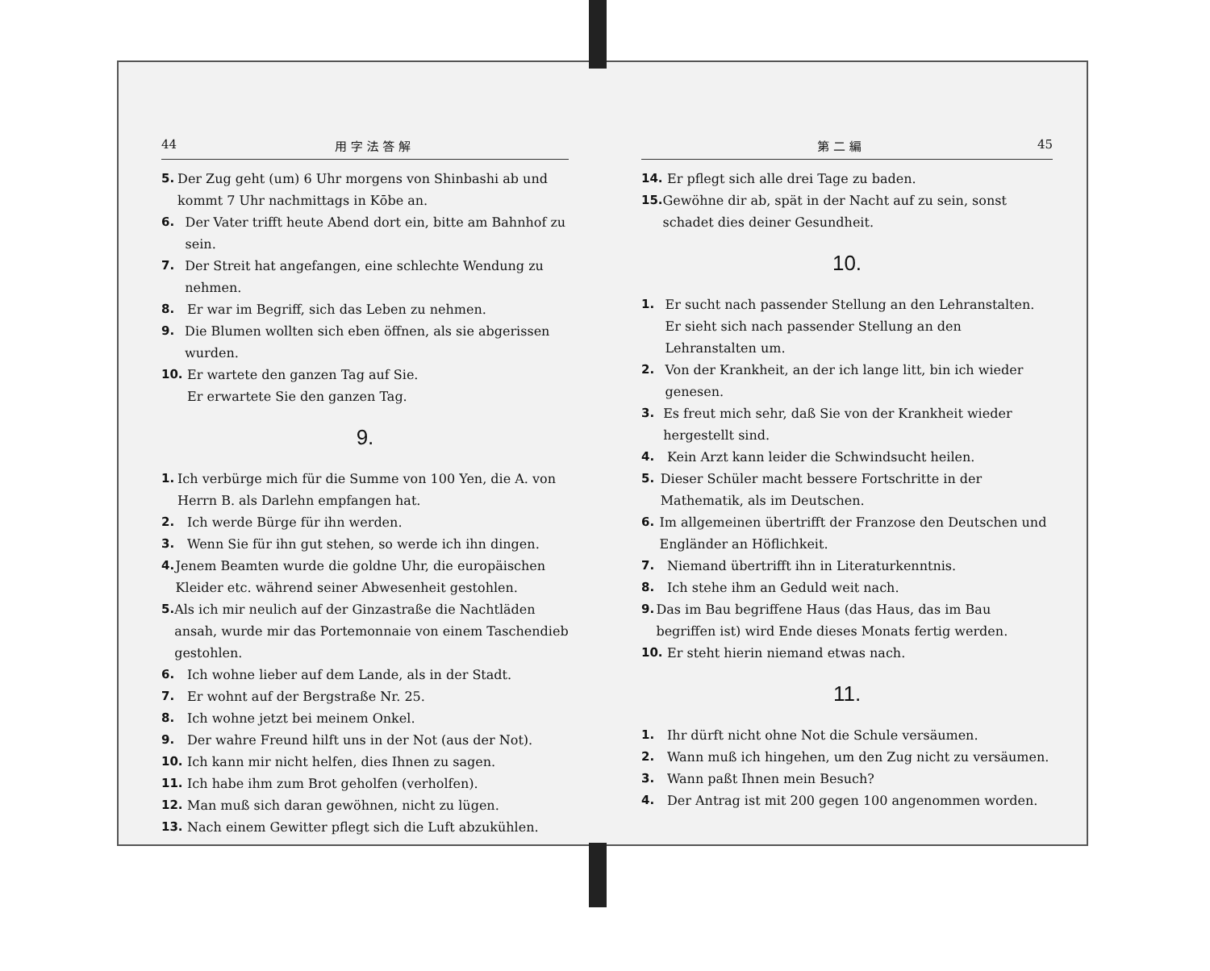44 用 字 法 答 解
5. Der Zug geht (um) 6 Uhr morgens von Shinbashi ab und kommt 7 Uhr nachmittags in Kōbe an.
6. Der Vater trifft heute Abend dort ein, bitte am Bahnhof zu sein.
7. Der Streit hat angefangen, eine schlechte Wendung zu nehmen.
8. Er war im Begriff, sich das Leben zu nehmen.
9. Die Blumen wollten sich eben öffnen, als sie abgerissen wurden.
10. Er wartete den ganzen Tag auf Sie.
Er erwartete Sie den ganzen Tag.
9.
1. Ich verbürge mich für die Summe von 100 Yen, die A. von Herrn B. als Darlehn empfangen hat.
2. Ich werde Bürge für ihn werden.
3. Wenn Sie für ihn gut stehen, so werde ich ihn dingen.
4. Jenem Beamten wurde die goldne Uhr, die europäischen Kleider etc. während seiner Abwesenheit gestohlen.
5. Als ich mir neulich auf der Ginzastraße die Nachtläden ansah, wurde mir das Portemonnaie von einem Taschendieb gestohlen.
6. Ich wohne lieber auf dem Lande, als in der Stadt.
7. Er wohnt auf der Bergstraße Nr. 25.
8. Ich wohne jetzt bei meinem Onkel.
9. Der wahre Freund hilft uns in der Not (aus der Not).
10. Ich kann mir nicht helfen, dies Ihnen zu sagen.
11. Ich habe ihm zum Brot geholfen (verholfen).
12. Man muß sich daran gewöhnen, nicht zu lügen.
13. Nach einem Gewitter pflegt sich die Luft abzukühlen.
第 二 編 45
14. Er pflegt sich alle drei Tage zu baden.
15. Gewöhne dir ab, spät in der Nacht auf zu sein, sonst schadet dies deiner Gesundheit.
10.
1. Er sucht nach passender Stellung an den Lehranstalten.
Er sieht sich nach passender Stellung an den Lehranstalten um.
2. Von der Krankheit, an der ich lange litt, bin ich wieder genesen.
3. Es freut mich sehr, daß Sie von der Krankheit wieder hergestellt sind.
4. Kein Arzt kann leider die Schwindsucht heilen.
5. Dieser Schüler macht bessere Fortschritte in der Mathematik, als im Deutschen.
6. Im allgemeinen übertrifft der Franzose den Deutschen und Engländer an Höflichkeit.
7. Niemand übertrifft ihn in Literaturkenntnis.
8. Ich stehe ihm an Geduld weit nach.
9. Das im Bau begriffene Haus (das Haus, das im Bau begriffen ist) wird Ende dieses Monats fertig werden.
10. Er steht hierin niemand etwas nach.
11.
1. Ihr dürft nicht ohne Not die Schule versäumen.
2. Wann muß ich hingehen, um den Zug nicht zu versäumen.
3. Wann paßt Ihnen mein Besuch?
4. Der Antrag ist mit 200 gegen 100 angenommen worden.